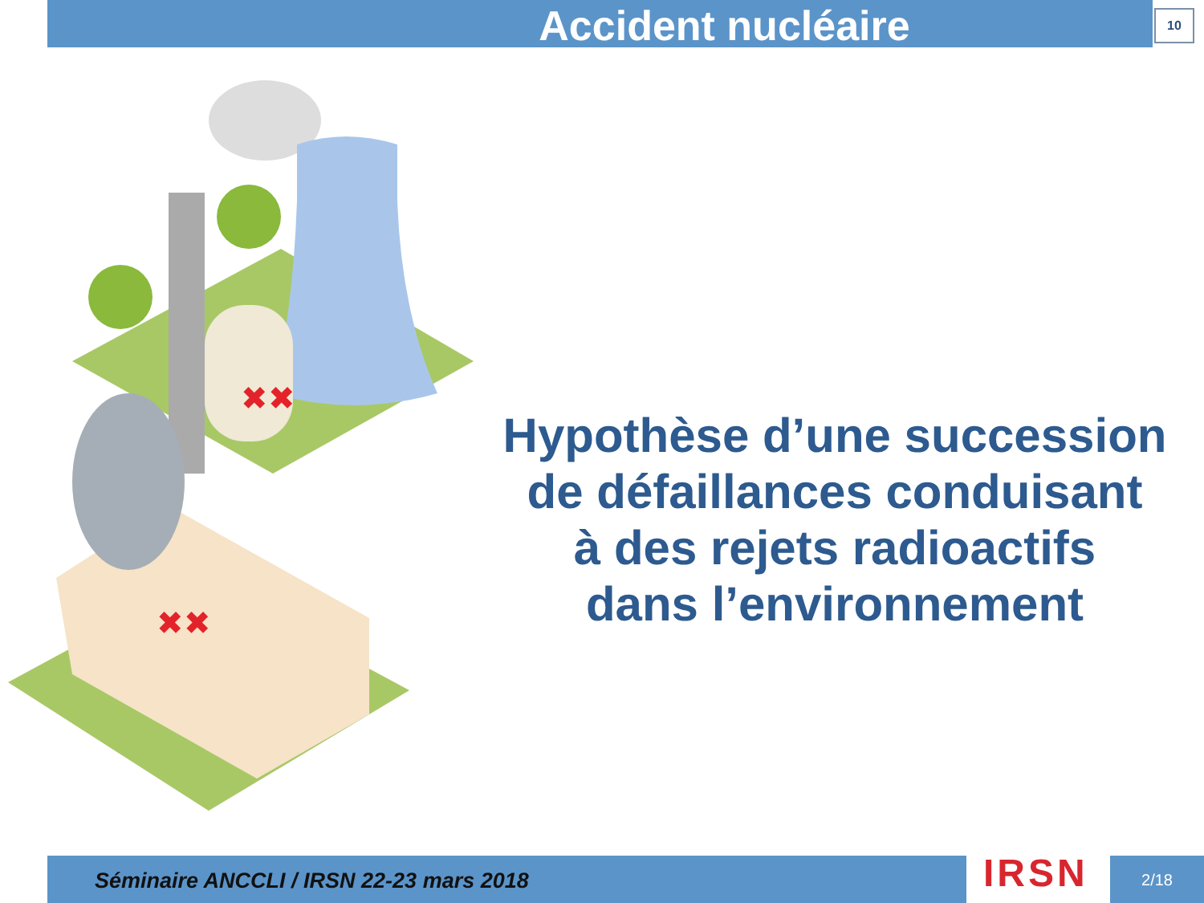Accident nucléaire 10
✖✖
✖✖
Hypothèse d’une succession
de défaillances conduisant
à des rejets radioactifs
dans l’environnement
Séminaire ANCCLI / IRSN 22-23 mars 2018
IRSN 2/18